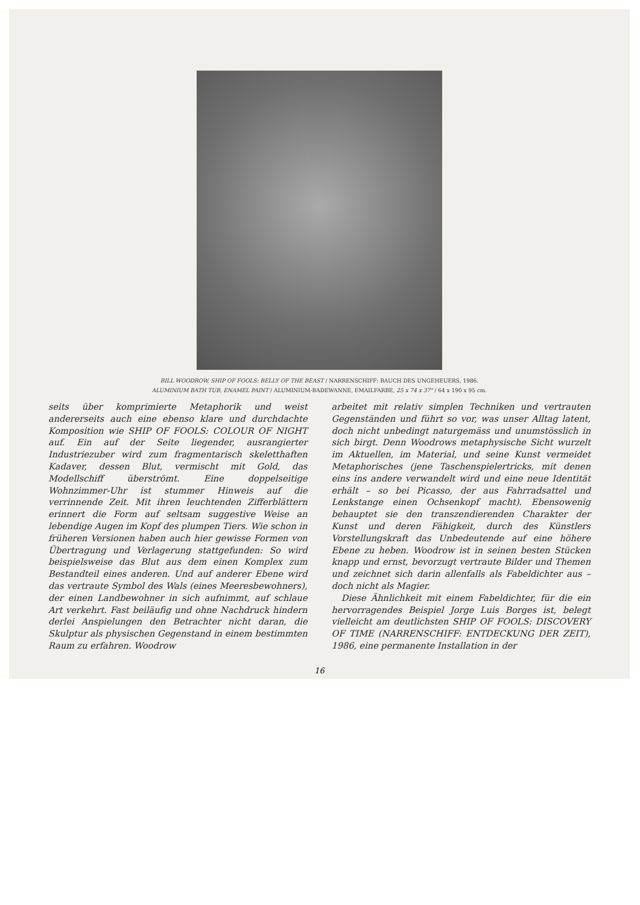BILL WOODROW, SHIP OF FOOLS: BELLY OF THE BEAST / NARRENSCHIFF: BAUCH DES UNGEHEUERS, 1986.
ALUMINIUM BATH TUB, ENAMEL PAINT / ALUMINIUM-BADEWANNE, EMAILFARBE, 25 x 74 x 37" / 64 x 190 x 95 cm.
seits über komprimierte Metaphorik und weist andererseits auch eine ebenso klare und durchdachte Komposition wie SHIP OF FOOLS: COLOUR OF NIGHT auf. Ein auf der Seite liegender, ausrangierter Industriezuber wird zum fragmentarisch skeletthaften Kadaver, dessen Blut, vermischt mit Gold, das Modellschiff überströmt. Eine doppelseitige Wohnzimmer-Uhr ist stummer Hinweis auf die verrinnende Zeit. Mit ihren leuchtenden Zifferblättern erinnert die Form auf seltsam suggestive Weise an lebendige Augen im Kopf des plumpen Tiers. Wie schon in früheren Versionen haben auch hier gewisse Formen von Übertragung und Verlagerung stattgefunden: So wird beispielsweise das Blut aus dem einen Komplex zum Bestandteil eines anderen. Und auf anderer Ebene wird das vertraute Symbol des Wals (eines Meeresbewohners), der einen Landbewohner in sich aufnimmt, auf schlaue Art verkehrt. Fast beiläufig und ohne Nachdruck hindern derlei Anspielungen den Betrachter nicht daran, die Skulptur als physischen Gegenstand in einem bestimmten Raum zu erfahren. Woodrow
arbeitet mit relativ simplen Techniken und vertrauten Gegenständen und führt so vor, was unser Alltag latent, doch nicht unbedingt naturgemäss und unumstösslich in sich birgt. Denn Woodrows metaphysische Sicht wurzelt im Aktuellen, im Material, und seine Kunst vermeidet Metaphorisches (jene Taschenspielertricks, mit denen eins ins andere verwandelt wird und eine neue Identität erhält – so bei Picasso, der aus Fahrradsattel und Lenkstange einen Ochsenkopf macht). Ebensowenig behauptet sie den transzendierenden Charakter der Kunst und deren Fähigkeit, durch des Künstlers Vorstellungskraft das Unbedeutende auf eine höhere Ebene zu heben. Woodrow ist in seinen besten Stücken knapp und ernst, bevorzugt vertraute Bilder und Themen und zeichnet sich darin allenfalls als Fabeldichter aus – doch nicht als Magier.
Diese Ähnlichkeit mit einem Fabeldichter, für die ein hervorragendes Beispiel Jorge Luis Borges ist, belegt vielleicht am deutlichsten SHIP OF FOOLS: DISCOVERY OF TIME (NARRENSCHIFF: ENTDECKUNG DER ZEIT), 1986, eine permanente Installation in der
16